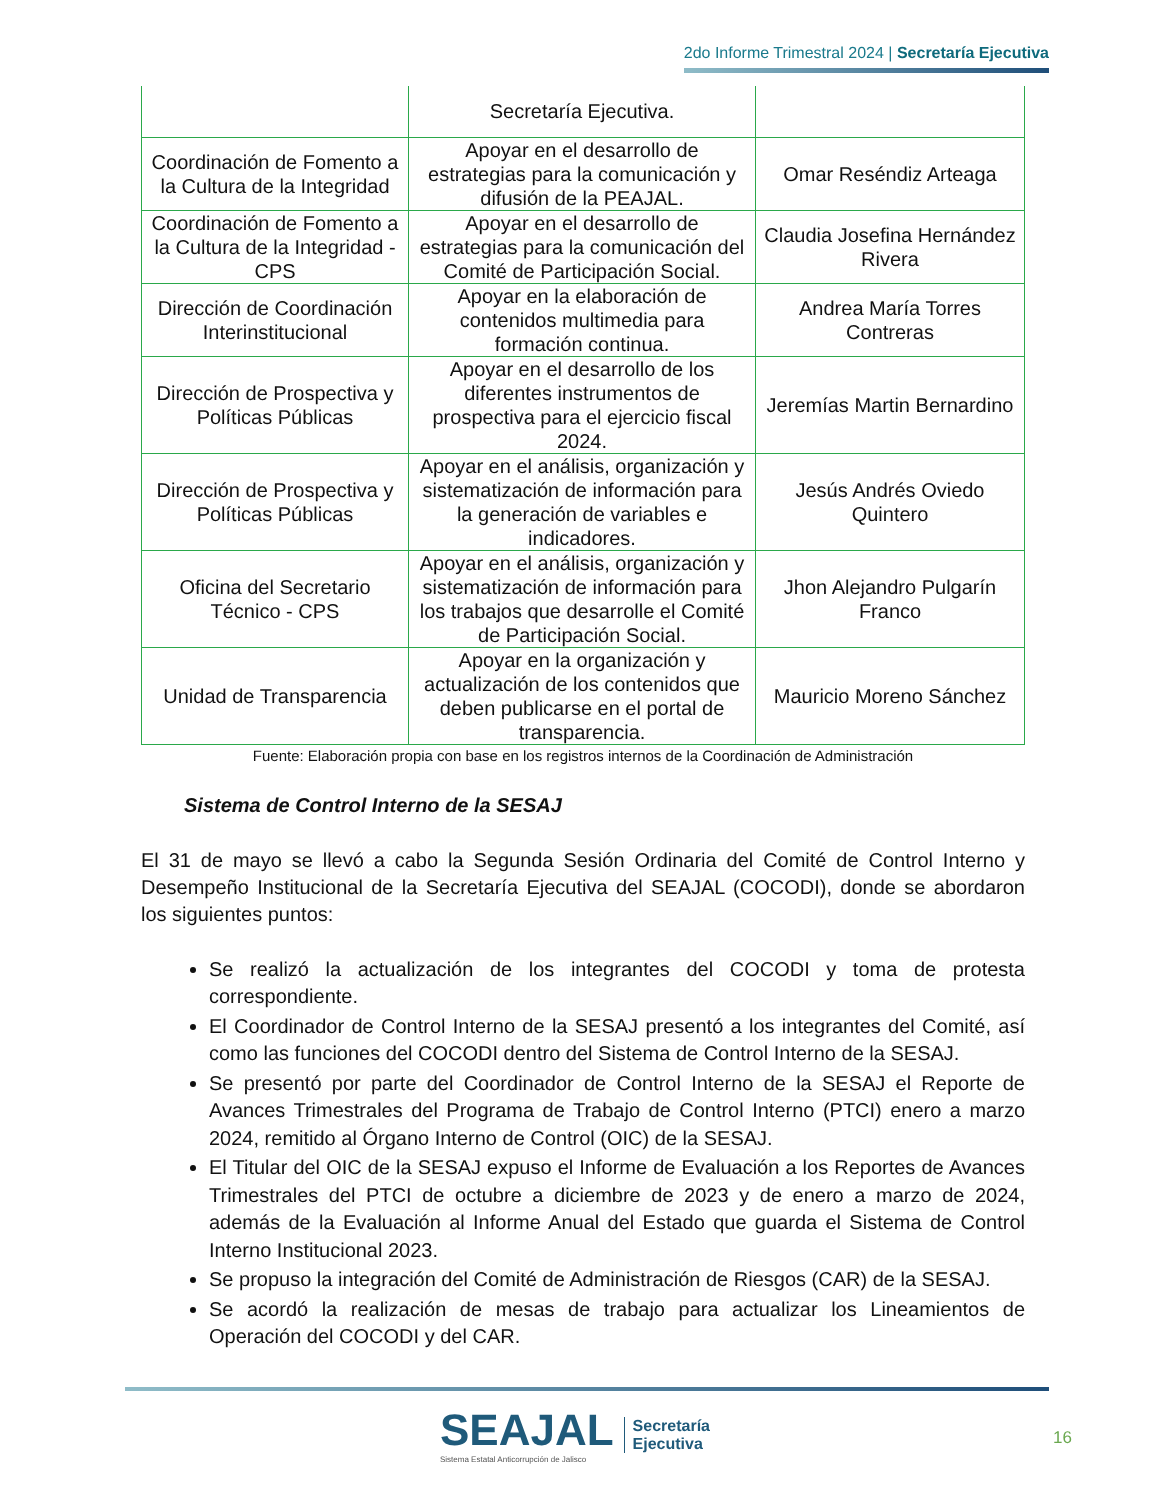2do Informe Trimestral 2024 | Secretaría Ejecutiva
| | Secretaría Ejecutiva. | |
| Coordinación de Fomento a la Cultura de la Integridad | Apoyar en el desarrollo de estrategias para la comunicación y difusión de la PEAJAL. | Omar Reséndiz Arteaga |
| Coordinación de Fomento a la Cultura de la Integridad - CPS | Apoyar en el desarrollo de estrategias para la comunicación del Comité de Participación Social. | Claudia Josefina Hernández Rivera |
| Dirección de Coordinación Interinstitucional | Apoyar en la elaboración de contenidos multimedia para formación continua. | Andrea María Torres Contreras |
| Dirección de Prospectiva y Políticas Públicas | Apoyar en el desarrollo de los diferentes instrumentos de prospectiva para el ejercicio fiscal 2024. | Jeremías Martin Bernardino |
| Dirección de Prospectiva y Políticas Públicas | Apoyar en el análisis, organización y sistematización de información para la generación de variables e indicadores. | Jesús Andrés Oviedo Quintero |
| Oficina del Secretario Técnico - CPS | Apoyar en el análisis, organización y sistematización de información para los trabajos que desarrolle el Comité de Participación Social. | Jhon Alejandro Pulgarín Franco |
| Unidad de Transparencia | Apoyar en la organización y actualización de los contenidos que deben publicarse en el portal de transparencia. | Mauricio Moreno Sánchez |
Fuente: Elaboración propia con base en los registros internos de la Coordinación de Administración
Sistema de Control Interno de la SESAJ
El 31 de mayo se llevó a cabo la Segunda Sesión Ordinaria del Comité de Control Interno y Desempeño Institucional de la Secretaría Ejecutiva del SEAJAL (COCODI), donde se abordaron los siguientes puntos:
Se realizó la actualización de los integrantes del COCODI y toma de protesta correspondiente.
El Coordinador de Control Interno de la SESAJ presentó a los integrantes del Comité, así como las funciones del COCODI dentro del Sistema de Control Interno de la SESAJ.
Se presentó por parte del Coordinador de Control Interno de la SESAJ el Reporte de Avances Trimestrales del Programa de Trabajo de Control Interno (PTCI) enero a marzo 2024, remitido al Órgano Interno de Control (OIC) de la SESAJ.
El Titular del OIC de la SESAJ expuso el Informe de Evaluación a los Reportes de Avances Trimestrales del PTCI de octubre a diciembre de 2023 y de enero a marzo de 2024, además de la Evaluación al Informe Anual del Estado que guarda el Sistema de Control Interno Institucional 2023.
Se propuso la integración del Comité de Administración de Riesgos (CAR) de la SESAJ.
Se acordó la realización de mesas de trabajo para actualizar los Lineamientos de Operación del COCODI y del CAR.
SEAJAL
Sistema Estatal Anticorrupción de Jalisco
Secretaría
Ejecutiva
16